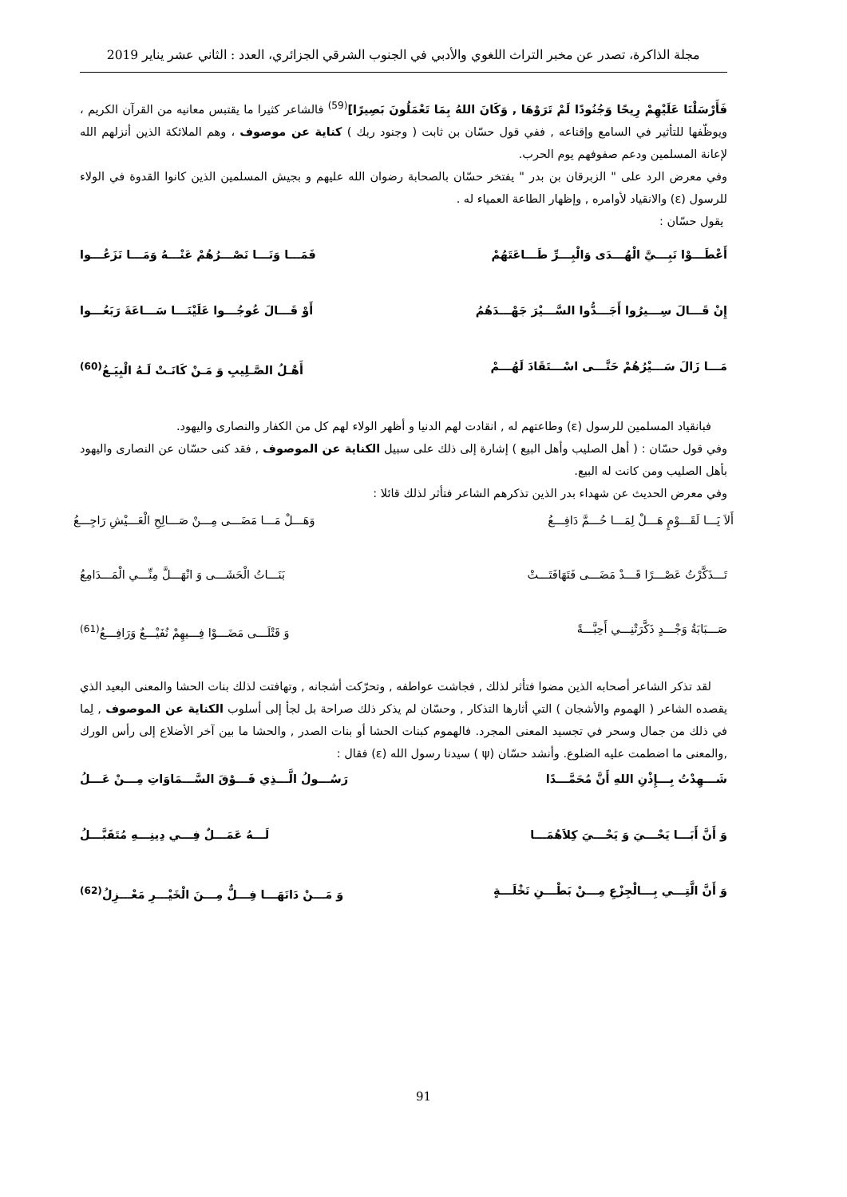مجلة الذاكرة، تصدر عن مخبر التراث اللغوي والأدبي في الجنوب الشرقي الجزائري، العدد : الثاني عشر يناير 2019
فَأَرْسَلْنَا عَلَيْهِمْ رِيحًا وَجُنُودًا لَمْ تَرَوْهَا , وَكَانَ اللهُ بِمَا تَعْمَلُونَ بَصِيرًا]<sup>(59)</sup> فالشاعر كثيرا ما يقتبس معانيه من القرآن الكريم ، ويوظّفها للتأثير في السامع وإقناعه , ففي قول حسّان بن ثابت ( وجنود ربك ) كناية عن موصوف ، وهم الملائكة الذين أنزلهم الله لإعانة المسلمين ودعم صفوفهم يوم الحرب.
وفي معرض الرد على " الزبرقان بن بدر " يفتخر حسّان بالصحابة رضوان الله عليهم و بجيش المسلمين الذين كانوا القدوة في الولاء للرسول (ε) والانقياد لأوامره , وإظهار الطاعة العمياء له .
يقول حسّان :
أَعْطَـــوْا نَبِـــيَّ الْهُـــدَى وَالْبِـــرِّ طَـــاعَتَهُمْ فَمَـــا وَنَـــا نَصْـــرُهُمْ عَنْـــهُ وَمَـــا نَزَعُـــوا
إِنْ قَـــالَ سِـــيرُوا أَجَـــدُّوا السَّـــيْرَ جَهْـــدَهُمُ أَوْ قَـــالَ عُوجُـــوا عَلَيْنَـــا سَـــاعَةَ رَبَعُـــوا
مَـــا زَالَ سَـــيْرُهُمْ حَتَّـــى اسْـــتَقَادَ لَهُـــمْ أَهْـلُ الصَّـلِيبِ وَ مَـنْ كَانَـتْ لَـهُ الْبِيَـعُ<sup>(60)</sup>
فبانقياد المسلمين للرسول (ε) وطاعتهم له , انقادت لهم الدنيا و أظهر الولاء لهم كل من الكفار والنصارى واليهود.
وفي قول حسّان : ( أهل الصليب وأهل البيع ) إشارة إلى ذلك على سبيل الكناية عن الموصوف , فقد كنى حسّان عن النصارى واليهود بأهل الصليب ومن كانت له البيع.
وفي معرض الحديث عن شهداء بدر الذين تذكرهم الشاعر فتأثر لذلك قائلا :
أَلاَ يَـــا لَقَـــوْمٍ هَـــلْ لِمَـــا حُـــمَّ دَافِـــعُ وَهَـــلْ مَـــا مَضَـــى مِـــنْ صَـــالِحِ الْعَـــيْشِ رَاجِـــعُ
تَـــذَكَّرْتُ عَصْـــرًا قَـــدْ مَضَـــى فَتَهَافَتَـــتْ بَنَـــاتُ الْحَشَـــى وَ انْهَـــلَّ مِنِّـــي الْمَـــدَامِعُ
صَـــبَابَةُ وَجْـــدٍ ذَكَّرَتْنِـــي أَحِبَّـــةً وَ قَتْلَـــى مَضَـــوْا فِـــيهِمْ نُفَيْـــعٌ وَرَافِـــعُ<sup>(61)</sup>
لقد تذكر الشاعر أصحابه الذين مضوا فتأثر لذلك , فجاشت عواطفه , وتحرّكت أشجانه , وتهافتت لذلك بنات الحشا والمعنى البعيد الذي يقصده الشاعر ( الهموم والأشجان ) التي أثارها التذكار , وحسّان لم يذكر ذلك صراحة بل لجأ إلى أسلوب الكناية عن الموصوف , لِما في ذلك من جمال وسحر في تجسيد المعنى المجرد. فالهموم كبنات الحشا أو بنات الصدر , والحشا ما بين آخر الأضلاع إلى رأس الورك ,والمعنى ما اضطمت عليه الضلوع. وأنشد حسّان (ψ ) سيدنا رسول الله (ε) فقال :
شَـــهِدْتُ بِـــإِذْنِ اللهِ أَنَّ مُحَمَّـــدًا رَسُـــولُ الَّـــذِي فَـــوْقَ السَّـــمَاوَاتِ مِـــنْ عَـــلُ
وَ أَنَّ أَبَـــا يَحْـــيَ وَ يَحْـــيَ كِلاَهُمَـــا لَـــهُ عَمَـــلٌ فِـــي دِينِـــهِ مُتَقَبَّـــلُ
وَ أَنَّ الَّتِـــي بِـــالْجِزْعِ مِـــنْ بَطْـــنِ نَخْلَـــةٍ وَ مَـــنْ دَانَهَـــا فِـــلٌّ مِـــنَ الْخَيْـــرِ مَعْـــزِلُ<sup>(62)</sup>
91